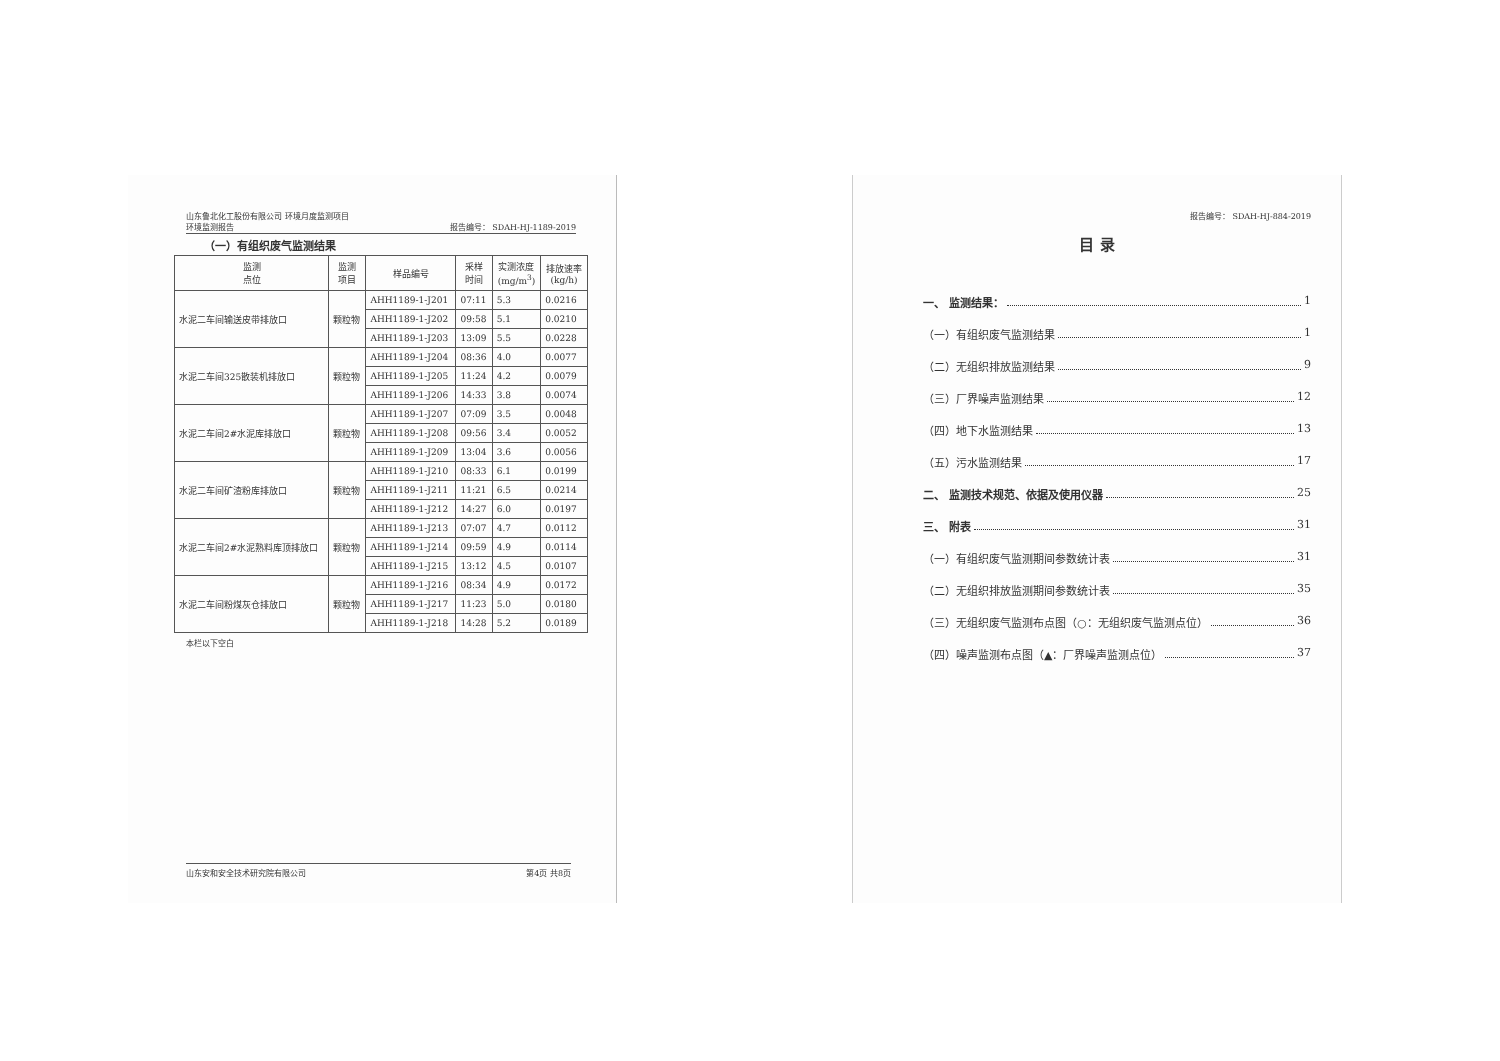山东鲁北化工股份有限公司 环境月度监测项目
环境监测报告 报告编号： SDAH-HJ-1189-2019
（一）有组织废气监测结果
| 监测 点位 | 监测 项目 | 样品编号 | 采样 时间 | 实测浓度 (mg/m<sup>3</sup>) | 排放速率 (kg/h) |
| --- | --- | --- | --- | --- | --- |
| 水泥二车间输送皮带排放口 | 颗粒物 | AHH1189-1-J201 | 07:11 | 5.3 | 0.0216 |
| | | AHH1189-1-J202 | 09:58 | 5.1 | 0.0210 |
| | | AHH1189-1-J203 | 13:09 | 5.5 | 0.0228 |
| 水泥二车间325散装机排放口 | 颗粒物 | AHH1189-1-J204 | 08:36 | 4.0 | 0.0077 |
| | | AHH1189-1-J205 | 11:24 | 4.2 | 0.0079 |
| | | AHH1189-1-J206 | 14:33 | 3.8 | 0.0074 |
| 水泥二车间2#水泥库排放口 | 颗粒物 | AHH1189-1-J207 | 07:09 | 3.5 | 0.0048 |
| | | AHH1189-1-J208 | 09:56 | 3.4 | 0.0052 |
| | | AHH1189-1-J209 | 13:04 | 3.6 | 0.0056 |
| 水泥二车间矿渣粉库排放口 | 颗粒物 | AHH1189-1-J210 | 08:33 | 6.1 | 0.0199 |
| | | AHH1189-1-J211 | 11:21 | 6.5 | 0.0214 |
| | | AHH1189-1-J212 | 14:27 | 6.0 | 0.0197 |
| 水泥二车间2#水泥熟料库顶排放口 | 颗粒物 | AHH1189-1-J213 | 07:07 | 4.7 | 0.0112 |
| | | AHH1189-1-J214 | 09:59 | 4.9 | 0.0114 |
| | | AHH1189-1-J215 | 13:12 | 4.5 | 0.0107 |
| 水泥二车间粉煤灰仓排放口 | 颗粒物 | AHH1189-1-J216 | 08:34 | 4.9 | 0.0172 |
| | | AHH1189-1-J217 | 11:23 | 5.0 | 0.0180 |
| | | AHH1189-1-J218 | 14:28 | 5.2 | 0.0189 |
本栏以下空白
山东安和安全技术研究院有限公司 第4页 共8页
报告编号： SDAH-HJ-884-2019
目 录
一、 监测结果： 1
（一）有组织废气监测结果 1
（二）无组织排放监测结果 9
（三）厂界噪声监测结果 12
（四）地下水监测结果 13
（五）污水监测结果 17
二、 监测技术规范、依据及使用仪器 25
三、 附表 31
（一）有组织废气监测期间参数统计表 31
（二）无组织排放监测期间参数统计表 35
（三）无组织废气监测布点图（○：无组织废气监测点位） 36
（四）噪声监测布点图（▲：厂界噪声监测点位） 37